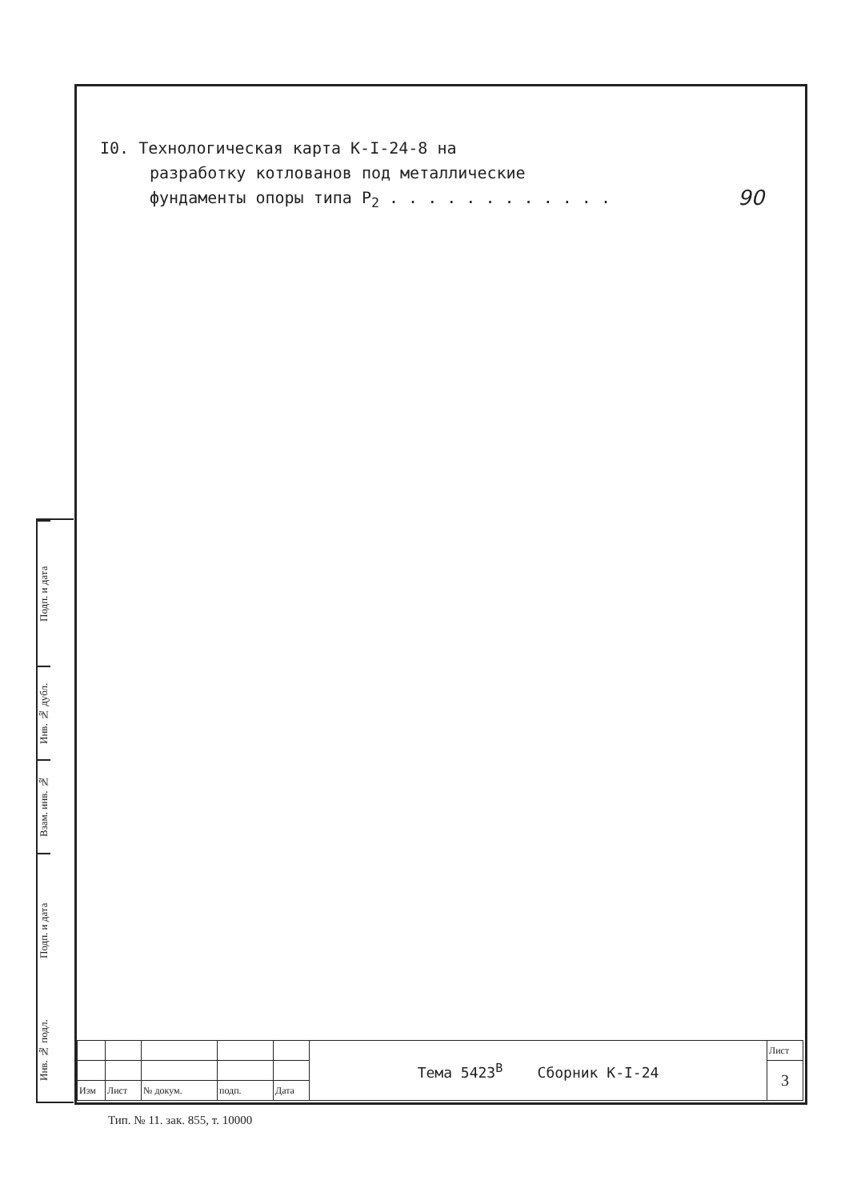Подп. и дата
Инв. № дубл.
Взам. инв. №
Подп. и дата
Инв. № подл.
I0. Технологическая карта К-I-24-8 на
разработку котлованов под металлические
фундаменты опоры типа P<sub>2</sub> . . . . . . . . . . . . 90
| | | | | | Тема 5423<sup>В</sup> Сборник К-I-24 | Лист |
| | | | | | | 3 |
| Изм | Лист | № докум. | подп. | Дата | | |
Тип. № 11. зак. 855, т. 10000